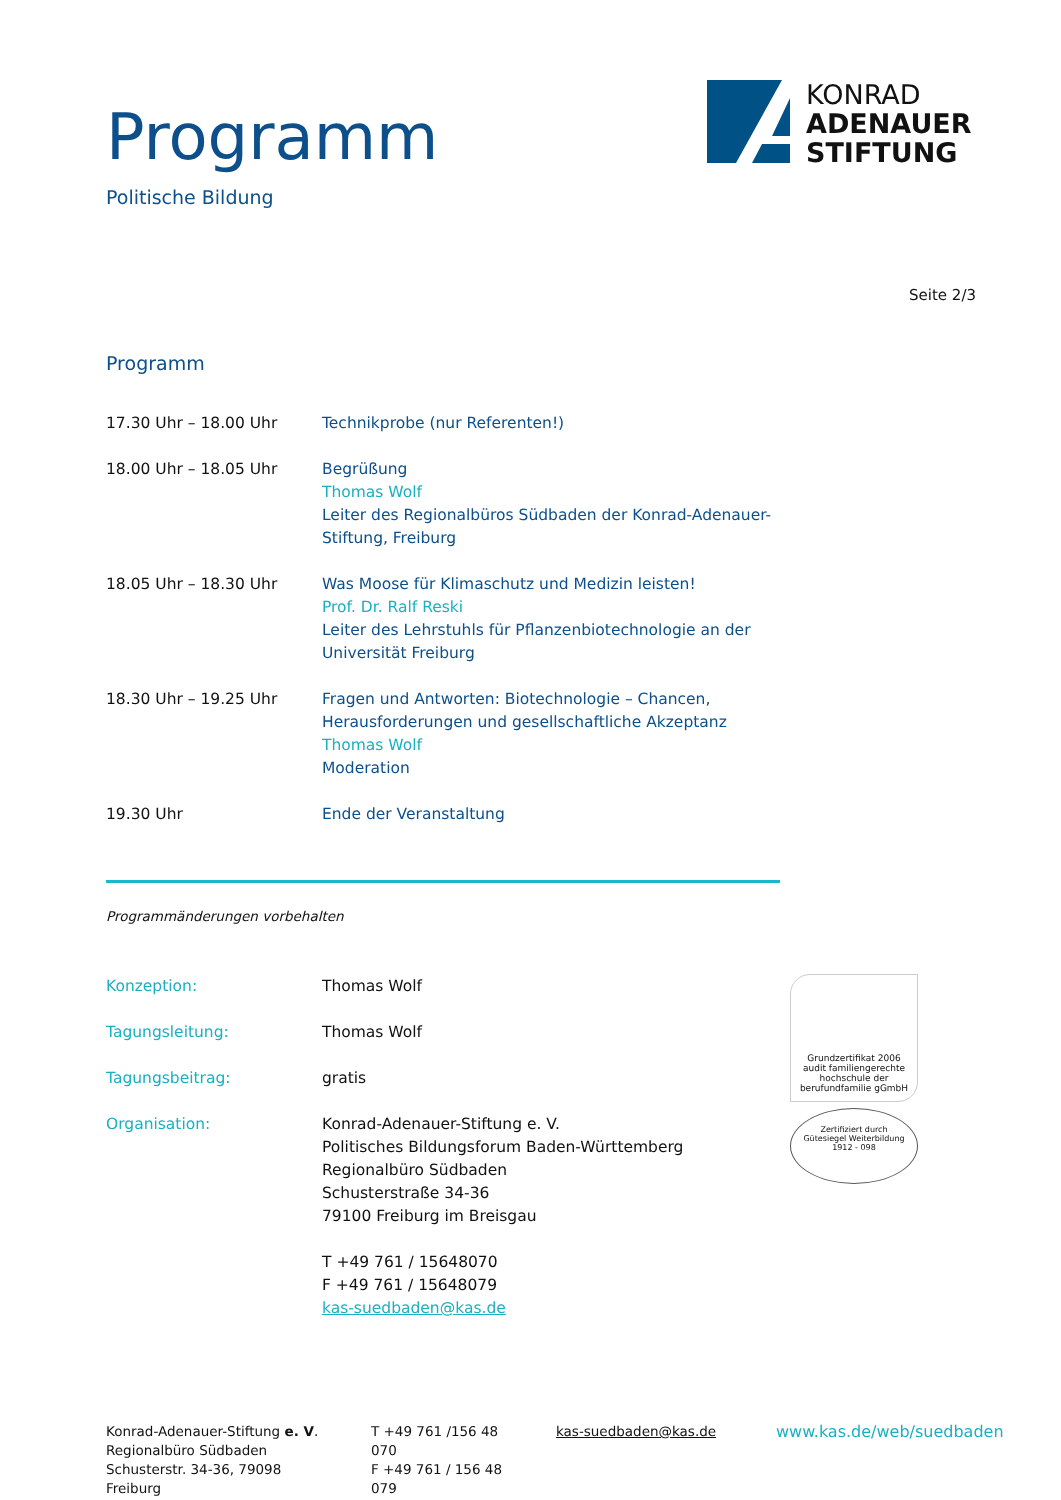Programm
Politische Bildung
KONRAD
ADENAUER
STIFTUNG
Seite 2/3
Programm
| 17.30 Uhr – 18.00 Uhr | Technikprobe (nur Referenten!) |
| 18.00 Uhr – 18.05 Uhr | Begrüßung Thomas Wolf Leiter des Regionalbüros Südbaden der Konrad-Adenauer-Stiftung, Freiburg |
| 18.05 Uhr – 18.30 Uhr | Was Moose für Klimaschutz und Medizin leisten! Prof. Dr. Ralf Reski Leiter des Lehrstuhls für Pflanzenbiotechnologie an der Universität Freiburg |
| 18.30 Uhr – 19.25 Uhr | Fragen und Antworten: Biotechnologie – Chancen, Herausforderungen und gesellschaftliche Akzeptanz Thomas Wolf Moderation |
| 19.30 Uhr | Ende der Veranstaltung |
Programmänderungen vorbehalten
| Konzeption: | Thomas Wolf |
| Tagungsleitung: | Thomas Wolf |
| Tagungsbeitrag: | gratis |
| Organisation: | Konrad-Adenauer-Stiftung e. V. Politisches Bildungsforum Baden-Württemberg Regionalbüro Südbaden Schusterstraße 34-36 79100 Freiburg im Breisgau T +49 761 / 15648070 F +49 761 / 15648079 kas-suedbaden@kas.de |
Grundzertifikat 2006
audit familiengerechte
hochschule der
berufundfamilie gGmbH
Zertifiziert durch
Gütesiegel Weiterbildung
1912 - 098
Konrad-Adenauer-Stiftung e. V.
Regionalbüro Südbaden
Schusterstr. 34-36, 79098 Freiburg
T +49 761 /156 48 070
F +49 761 / 156 48 079
kas-suedbaden@kas.de
www.kas.de/web/suedbaden